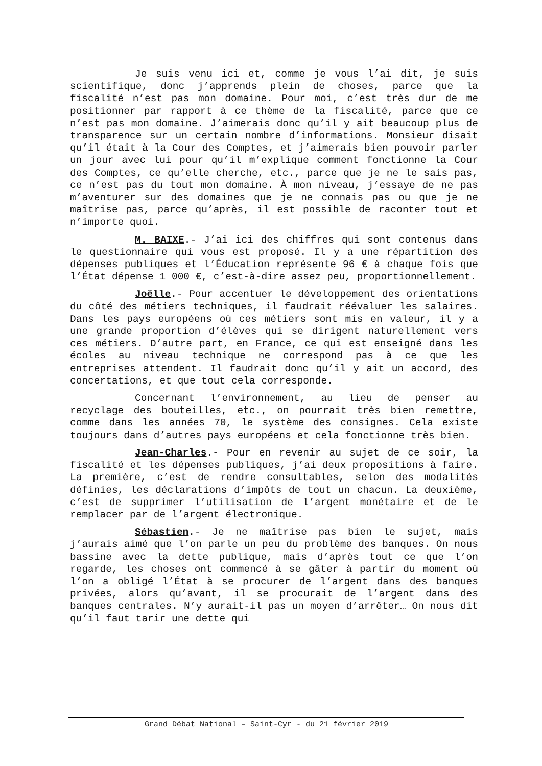Je suis venu ici et, comme je vous l’ai dit, je suis scientifique, donc j’apprends plein de choses, parce que la fiscalité n’est pas mon domaine. Pour moi, c’est très dur de me positionner par rapport à ce thème de la fiscalité, parce que ce n’est pas mon domaine. J’aimerais donc qu’il y ait beaucoup plus de transparence sur un certain nombre d’informations. Monsieur disait qu’il était à la Cour des Comptes, et j’aimerais bien pouvoir parler un jour avec lui pour qu’il m’explique comment fonctionne la Cour des Comptes, ce qu’elle cherche, etc., parce que je ne le sais pas, ce n’est pas du tout mon domaine. À mon niveau, j’essaye de ne pas m’aventurer sur des domaines que je ne connais pas ou que je ne maîtrise pas, parce qu’après, il est possible de raconter tout et n’importe quoi.
M. BAIXE.- J’ai ici des chiffres qui sont contenus dans le questionnaire qui vous est proposé. Il y a une répartition des dépenses publiques et l’Éducation représente 96 € à chaque fois que l’État dépense 1 000 €, c’est-à-dire assez peu, proportionnellement.
Joëlle.- Pour accentuer le développement des orientations du côté des métiers techniques, il faudrait réévaluer les salaires. Dans les pays européens où ces métiers sont mis en valeur, il y a une grande proportion d’élèves qui se dirigent naturellement vers ces métiers. D’autre part, en France, ce qui est enseigné dans les écoles au niveau technique ne correspond pas à ce que les entreprises attendent. Il faudrait donc qu’il y ait un accord, des concertations, et que tout cela corresponde.
Concernant l’environnement, au lieu de penser au recyclage des bouteilles, etc., on pourrait très bien remettre, comme dans les années 70, le système des consignes. Cela existe toujours dans d’autres pays européens et cela fonctionne très bien.
Jean-Charles.- Pour en revenir au sujet de ce soir, la fiscalité et les dépenses publiques, j’ai deux propositions à faire. La première, c’est de rendre consultables, selon des modalités définies, les déclarations d’impôts de tout un chacun. La deuxième, c’est de supprimer l’utilisation de l’argent monétaire et de le remplacer par de l’argent électronique.
Sébastien.- Je ne maîtrise pas bien le sujet, mais j’aurais aimé que l’on parle un peu du problème des banques. On nous bassine avec la dette publique, mais d’après tout ce que l’on regarde, les choses ont commencé à se gâter à partir du moment où l’on a obligé l’État à se procurer de l’argent dans des banques privées, alors qu’avant, il se procurait de l’argent dans des banques centrales. N’y aurait-il pas un moyen d’arrêter… On nous dit qu’il faut tarir une dette qui
Grand Débat National – Saint-Cyr - du 21 février 2019